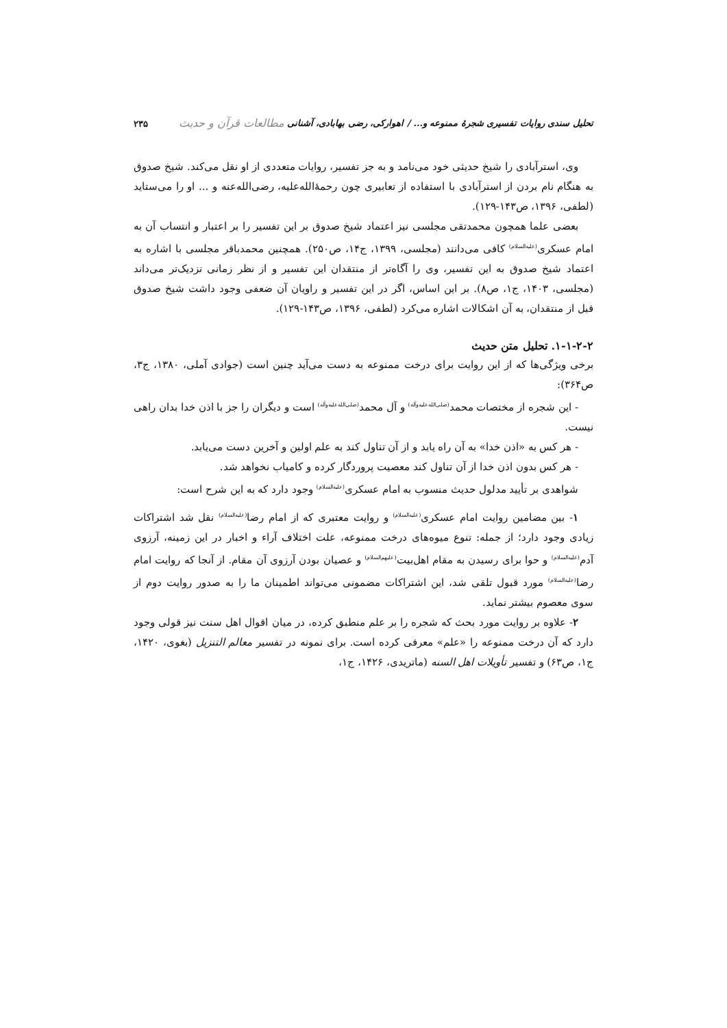تحلیل سندی روایات تفسیری شجرهٔ ممنوعه و... / اهوارکی، رضی بهابادی، آشنانی مطالعات قرآن و حدیث ۲۳۵
وی، استرآبادی را شیخ حدیثی خود می‌نامد و به جز تفسیر، روایات متعددی از او نقل می‌کند. شیخ صدوق به هنگام نام بردن از استرآبادی با استفاده از تعابیری چون رحمهٔ‌الله‌علیه، رضی‌الله‌عنه و ... او را می‌ستاید (لطفی، ۱۳۹۶، ص۱۴۳-۱۲۹).
بعضی علما همچون محمدتقی مجلسی نیز اعتماد شیخ صدوق بر این تفسیر را بر اعتبار و انتساب آن به امام عسکری<sup>(علیه‌السلام)</sup> کافی می‌دانند (مجلسی، ۱۳۹۹، ج۱۴، ص۲۵۰). همچنین محمدباقر مجلسی با اشاره به اعتماد شیخ صدوق به این تفسیر، وی را آگاه‌تر از منتقدان این تفسیر و از نظر زمانی نزدیک‌تر می‌داند (مجلسی، ۱۴۰۳، ج۱، ص۸). بر این اساس، اگر در این تفسیر و راویان آن ضعفی وجود داشت شیخ صدوق قبل از منتقدان، به آن اشکالات اشاره می‌کرد (لطفی، ۱۳۹۶، ص۱۴۳-۱۲۹).
۱-۱-۲-۲. تحلیل متن حدیث
برخی ویژگی‌ها که از این روایت برای درخت ممنوعه به دست می‌آید چنین است (جوادی آملی، ۱۳۸۰، ج۳، ص۳۶۴):
- این شجره از مختصات محمد<sup>(صلی‌الله‌علیه‌وآله)</sup> و آل محمد<sup>(صلی‌الله‌علیه‌وآله)</sup> است و دیگران را جز با اذن خدا بدان راهی نیست.
- هر کس به «اذن خدا» به آن راه یابد و از آن تناول کند به علم اولین و آخرین دست می‌یابد.
- هر کس بدون اذن خدا از آن تناول کند معصیت پروردگار کرده و کامیاب نخواهد شد.
شواهدی بر تأیید مدلول حدیث منسوب به امام عسکری<sup>(علیه‌السلام)</sup> وجود دارد که به این شرح است:
۱- بین مضامین روایت امام عسکری<sup>(علیه‌السلام)</sup> و روایت معتبری که از امام رضا<sup>(علیه‌السلام)</sup> نقل شد اشتراکات زیادی وجود دارد؛ از جمله: تنوع میوه‌های درخت ممنوعه، علت اختلاف آراء و اخبار در این زمینه، آرزوی آدم<sup>(علیه‌السلام)</sup> و حوا برای رسیدن به مقام اهل‌بیت<sup>(علیهم‌السلام)</sup> و عصیان بودن آرزوی آن مقام. از آنجا که روایت امام رضا<sup>(علیه‌السلام)</sup> مورد قبول تلقی شد، این اشتراکات مضمونی می‌تواند اطمینان ما را به صدور روایت دوم از سوی معصوم بیشتر نماید.
۲- علاوه بر روایت مورد بحث که شجره را بر علم منطبق کرده، در میان اقوال اهل سنت نیز قولی وجود دارد که آن درخت ممنوعه را «علم» معرفی کرده است. برای نمونه در تفسیر معالم التنزیل (بغوی، ۱۴۲۰، ج۱، ص۶۳) و تفسیر تأویلات اهل السنه (ماتریدی، ۱۴۲۶، ج۱،